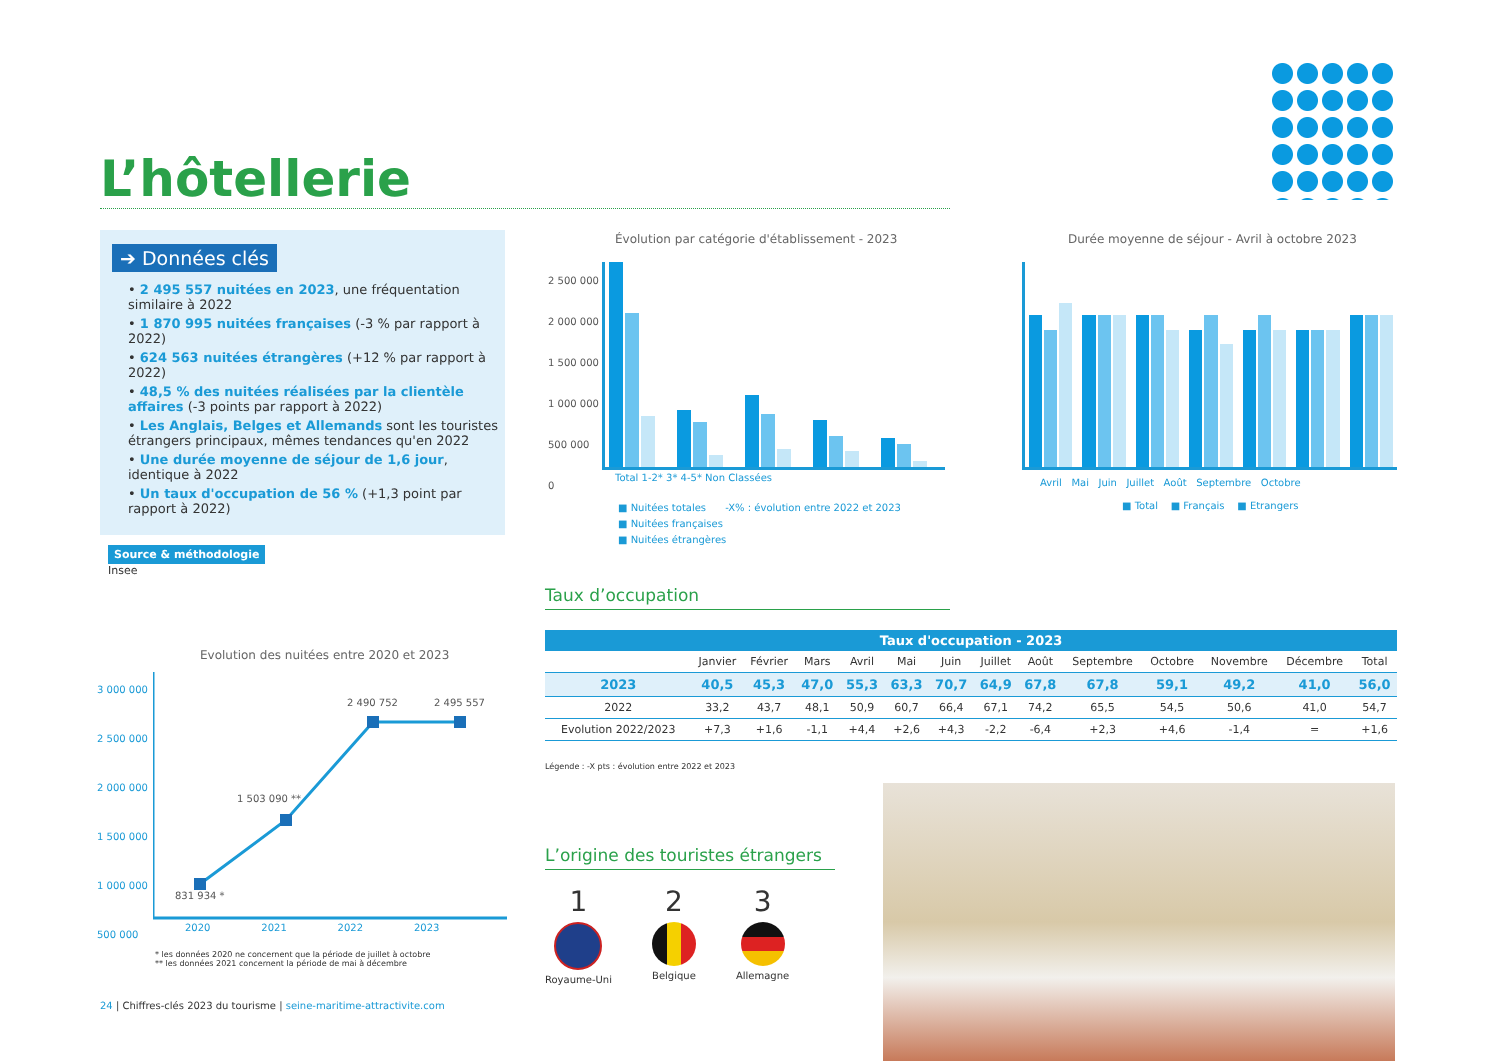L’hôtellerie
➔ Données clés
• 2 495 557 nuitées en 2023, une fréquentation similaire à 2022
• 1 870 995 nuitées françaises (-3 % par rapport à 2022)
• 624 563 nuitées étrangères (+12 % par rapport à 2022)
• 48,5 % des nuitées réalisées par la clientèle affaires (-3 points par rapport à 2022)
• Les Anglais, Belges et Allemands sont les touristes étrangers principaux, mêmes tendances qu'en 2022
• Une durée moyenne de séjour de 1,6 jour, identique à 2022
• Un taux d'occupation de 56 % (+1,3 point par rapport à 2022)
Source & méthodologie
Insee
Évolution par catégorie d'établissement - 2023
Total 1-2* 3* 4-5* Non Classées
■ Nuitées totales -X% : évolution entre 2022 et 2023
■ Nuitées françaises
■ Nuitées étrangères
2 500 000
2 000 000
1 500 000
1 000 000
500 000
0
Durée moyenne de séjour - Avril à octobre 2023
Avril Mai Juin Juillet Août Septembre Octobre
■ Total ■ Français ■ Etrangers
Taux d’occupation
| Taux d'occupation - 2023 | | | | | | | | | | | | | |
| --- | --- | --- | --- | --- | --- | --- | --- | --- | --- | --- | --- | --- | --- |
| | Janvier | Février | Mars | Avril | Mai | Juin | Juillet | Août | Septembre | Octobre | Novembre | Décembre | Total |
| 2023 | 40,5 | 45,3 | 47,0 | 55,3 | 63,3 | 70,7 | 64,9 | 67,8 | 67,8 | 59,1 | 49,2 | 41,0 | 56,0 |
| 2022 | 33,2 | 43,7 | 48,1 | 50,9 | 60,7 | 66,4 | 67,1 | 74,2 | 65,5 | 54,5 | 50,6 | 41,0 | 54,7 |
| Evolution 2022/2023 | +7,3 | +1,6 | -1,1 | +4,4 | +2,6 | +4,3 | -2,2 | -6,4 | +2,3 | +4,6 | -1,4 | = | +1,6 |
Légende : -X pts : évolution entre 2022 et 2023
Evolution des nuitées entre 2020 et 2023
3 000 000
2 500 000
2 000 000
1 500 000
1 000 000
500 000
831 934 *
1 503 090 **
2 490 752 2 495 557
2020 2021 2022 2023
* les données 2020 ne concernent que la période de juillet à octobre
** les données 2021 concernent la période de mai à décembre
L’origine des touristes étrangers
1
Royaume-Uni
2
Belgique
3
Allemagne
24 | Chiffres-clés 2023 du tourisme | seine-maritime-attractivite.com